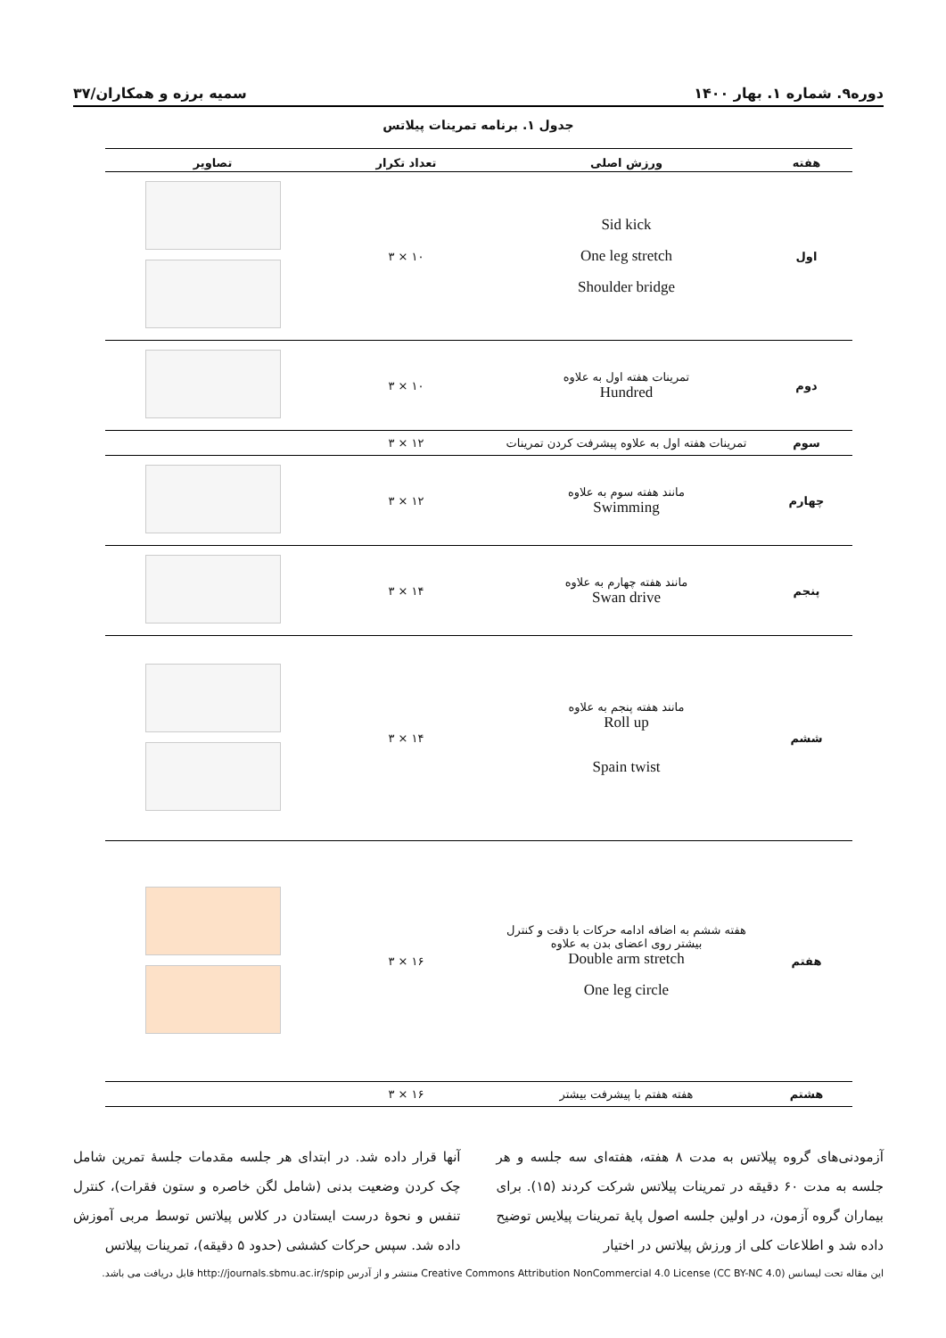دوره۹. شماره ۱. بهار ۱۴۰۰ سمیه برزه و همکاران/۳۷
جدول ۱. برنامه تمرینات پیلاتس
| هفته | ورزش اصلی | تعداد تکرار | تصاویر |
| --- | --- | --- | --- |
| اول | Sid kick One leg stretch Shoulder bridge | ۱۰ × ۳ | |
| دوم | تمرینات هفته اول به علاوه Hundred | ۱۰ × ۳ | |
| سوم | تمرینات هفته اول به علاوه پیشرفت کردن تمرینات | ۱۲ × ۳ | |
| چهارم | مانند هفته سوم به علاوه Swimming | ۱۲ × ۳ | |
| پنجم | مانند هفته چهارم به علاوه Swan drive | ۱۴ × ۳ | |
| ششم | مانند هفته پنجم به علاوه Roll up Spain twist | ۱۴ × ۳ | |
| هفتم | هفته ششم به اضافه ادامه حرکات با دقت و کنترل بیشتر روی اعضای بدن به علاوه Double arm stretch One leg circle | ۱۶ × ۳ | |
| هشتم | هفته هفتم با پیشرفت بیشتر | ۱۶ × ۳ | |
آزمودنی‌های گروه پیلاتس به مدت ۸ هفته، هفته‌ای سه جلسه و هر جلسه به مدت ۶۰ دقیقه در تمرینات پیلاتس شرکت کردند (۱۵). برای بیماران گروه آزمون، در اولین جلسه اصول پایهٔ تمرینات پیلایس توضیح داده شد و اطلاعات کلی از ورزش پیلاتس در اختیار
آنها قرار داده شد. در ابتدای هر جلسه مقدمات جلسهٔ تمرین شامل چک کردن وضعیت بدنی (شامل لگن خاصره و ستون فقرات)، کنترل تنفس و نحوهٔ درست ایستادن در کلاس پیلاتس توسط مربی آموزش داده شد. سپس حرکات کششی (حدود ۵ دقیقه)، تمرینات پیلاتس
این مقاله تحت لیسانس Creative Commons Attribution NonCommercial 4.0 License (CC BY-NC 4.0) منتشر و از آدرس http://journals.sbmu.ac.ir/spip قابل دریافت می باشد.